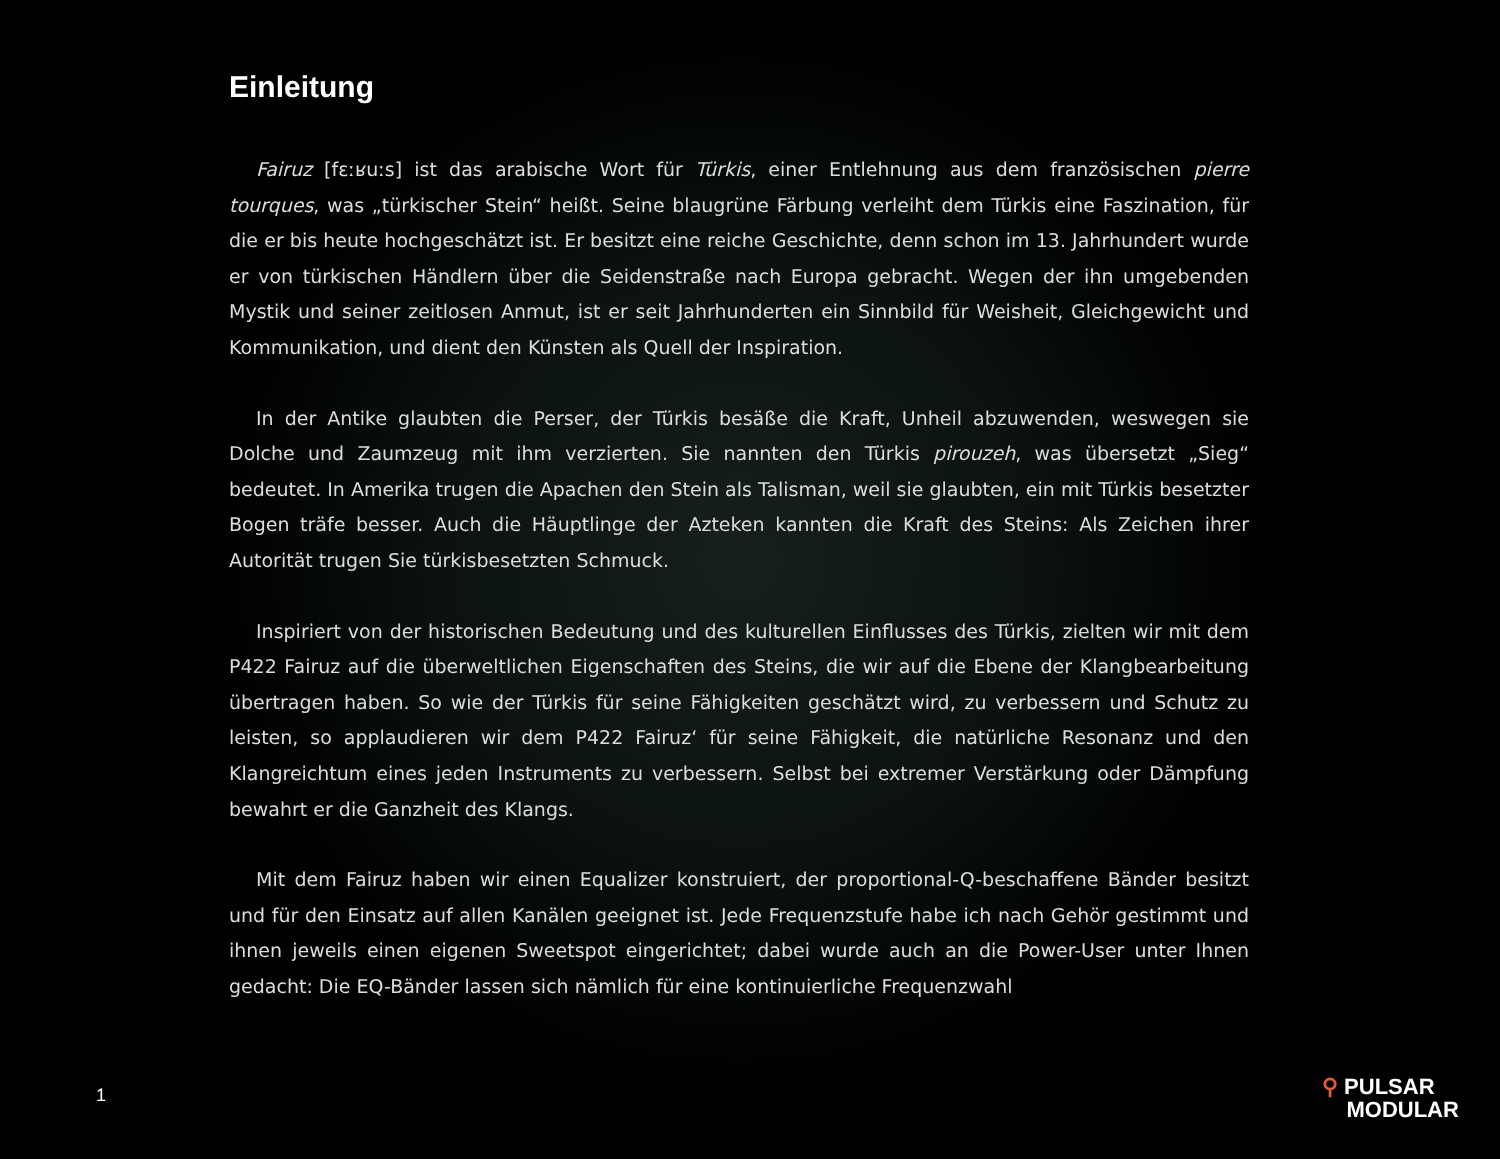Einleitung
Fairuz [fɛːʁuːs] ist das arabische Wort für Türkis, einer Entlehnung aus dem französischen pierre tourques, was „türkischer Stein“ heißt. Seine blaugrüne Färbung verleiht dem Türkis eine Faszination, für die er bis heute hochgeschätzt ist. Er besitzt eine reiche Geschichte, denn schon im 13. Jahrhundert wurde er von türkischen Händlern über die Seidenstraße nach Europa gebracht. Wegen der ihn umgebenden Mystik und seiner zeitlosen Anmut, ist er seit Jahrhunderten ein Sinnbild für Weisheit, Gleichgewicht und Kommunikation, und dient den Künsten als Quell der Inspiration.
In der Antike glaubten die Perser, der Türkis besäße die Kraft, Unheil abzuwenden, weswegen sie Dolche und Zaumzeug mit ihm verzierten. Sie nannten den Türkis pirouzeh, was übersetzt „Sieg“ bedeutet. In Amerika trugen die Apachen den Stein als Talisman, weil sie glaubten, ein mit Türkis besetzter Bogen träfe besser. Auch die Häuptlinge der Azteken kannten die Kraft des Steins: Als Zeichen ihrer Autorität trugen Sie türkisbesetzten Schmuck.
Inspiriert von der historischen Bedeutung und des kulturellen Einflusses des Türkis, zielten wir mit dem P422 Fairuz auf die überweltlichen Eigenschaften des Steins, die wir auf die Ebene der Klangbearbeitung übertragen haben. So wie der Türkis für seine Fähigkeiten geschätzt wird, zu verbessern und Schutz zu leisten, so applaudieren wir dem P422 Fairuz‘ für seine Fähigkeit, die natürliche Resonanz und den Klangreichtum eines jeden Instruments zu verbessern. Selbst bei extremer Verstärkung oder Dämpfung bewahrt er die Ganzheit des Klangs.
Mit dem Fairuz haben wir einen Equalizer konstruiert, der proportional-Q-beschaffene Bänder besitzt und für den Einsatz auf allen Kanälen geeignet ist. Jede Frequenzstufe habe ich nach Gehör gestimmt und ihnen jeweils einen eigenen Sweetspot eingerichtet; dabei wurde auch an die Power-User unter Ihnen gedacht: Die EQ-Bänder lassen sich nämlich für eine kontinuierliche Frequenzwahl
1
⚲ PULSAR
MODULAR